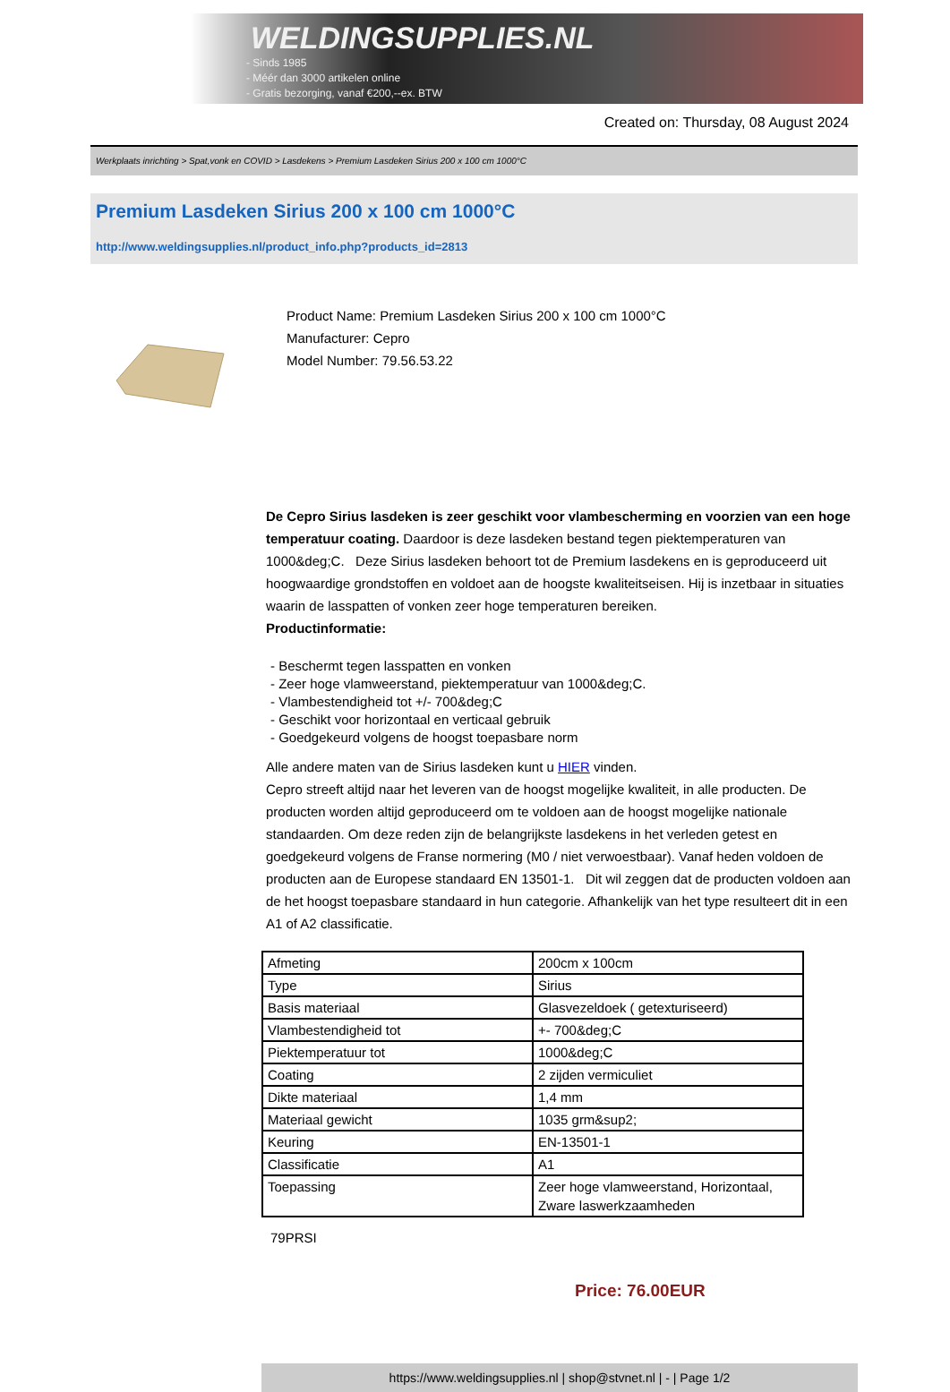WELDINGSUPPLIES.NL
- Sinds 1985
- Méér dan 3000 artikelen online
- Gratis bezorging, vanaf €200,--ex. BTW
Created on: Thursday, 08 August 2024
Werkplaats inrichting > Spat,vonk en COVID > Lasdekens > Premium Lasdeken Sirius 200 x 100 cm 1000°C
Premium Lasdeken Sirius 200 x 100 cm 1000°C
http://www.weldingsupplies.nl/product_info.php?products_id=2813
Product Name: Premium Lasdeken Sirius 200 x 100 cm 1000°C
Manufacturer: Cepro
Model Number: 79.56.53.22
De Cepro Sirius lasdeken is zeer geschikt voor vlambescherming en voorzien van een hoge temperatuur coating. Daardoor is deze lasdeken bestand tegen piektemperaturen van 1000&deg;C. Deze Sirius lasdeken behoort tot de Premium lasdekens en is geproduceerd uit hoogwaardige grondstoffen en voldoet aan de hoogste kwaliteitseisen. Hij is inzetbaar in situaties waarin de lasspatten of vonken zeer hoge temperaturen bereiken.
Productinformatie:
- Beschermt tegen lasspatten en vonken
- Zeer hoge vlamweerstand, piektemperatuur van 1000&deg;C.
- Vlambestendigheid tot +/- 700&deg;C
- Geschikt voor horizontaal en verticaal gebruik
- Goedgekeurd volgens de hoogst toepasbare norm
Alle andere maten van de Sirius lasdeken kunt u HIER vinden.
Cepro streeft altijd naar het leveren van de hoogst mogelijke kwaliteit, in alle producten. De producten worden altijd geproduceerd om te voldoen aan de hoogst mogelijke nationale standaarden. Om deze reden zijn de belangrijkste lasdekens in het verleden getest en goedgekeurd volgens de Franse normering (M0 / niet verwoestbaar). Vanaf heden voldoen de producten aan de Europese standaard EN 13501-1. Dit wil zeggen dat de producten voldoen aan de het hoogst toepasbare standaard in hun categorie. Afhankelijk van het type resulteert dit in een A1 of A2 classificatie.
| Afmeting | 200cm x 100cm |
| Type | Sirius |
| Basis materiaal | Glasvezeldoek ( getexturiseerd) |
| Vlambestendigheid tot | +- 700&deg;C |
| Piektemperatuur tot | 1000&deg;C |
| Coating | 2 zijden vermiculiet |
| Dikte materiaal | 1,4 mm |
| Materiaal gewicht | 1035 grm&sup2; |
| Keuring | EN-13501-1 |
| Classificatie | A1 |
| Toepassing | Zeer hoge vlamweerstand, Horizontaal, Zware laswerkzaamheden |
79PRSI
Price: 76.00EUR
https://www.weldingsupplies.nl | shop@stvnet.nl | - | Page 1/2